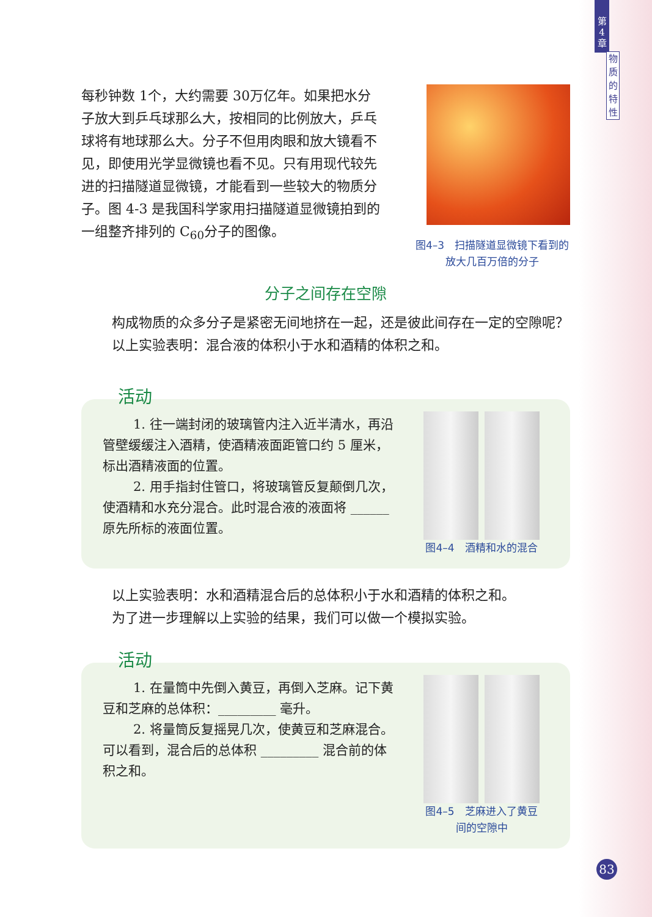第
4
章
物
质
的
特
性
每秒钟数 1个，大约需要 30万亿年。如果把水分子放大到乒乓球那么大，按相同的比例放大，乒乓球将有地球那么大。分子不但用肉眼和放大镜看不见，即使用光学显微镜也看不见。只有用现代较先进的扫描隧道显微镜，才能看到一些较大的物质分子。图 4-3 是我国科学家用扫描隧道显微镜拍到的一组整齐排列的 C<sub>60</sub>分子的图像。
图4–3　扫描隧道显微镜下看到的
放大几百万倍的分子
分子之间存在空隙
构成物质的众多分子是紧密无间地挤在一起，还是彼此间存在一定的空隙呢？
以上实验表明：混合液的体积小于水和酒精的体积之和。
活动
1. 往一端封闭的玻璃管内注入近半清水，再沿管壁缓缓注入酒精，使酒精液面距管口约 5 厘米，标出酒精液面的位置。
2. 用手指封住管口，将玻璃管反复颠倒几次，使酒精和水充分混合。此时混合液的液面将 ______ 原先所标的液面位置。
图4–4　酒精和水的混合
以上实验表明：水和酒精混合后的总体积小于水和酒精的体积之和。
为了进一步理解以上实验的结果，我们可以做一个模拟实验。
活动
1. 在量筒中先倒入黄豆，再倒入芝麻。记下黄豆和芝麻的总体积：_________ 毫升。
2. 将量筒反复摇晃几次，使黄豆和芝麻混合。可以看到，混合后的总体积 _________ 混合前的体积之和。
图4–5　芝麻进入了黄豆
间的空隙中
83